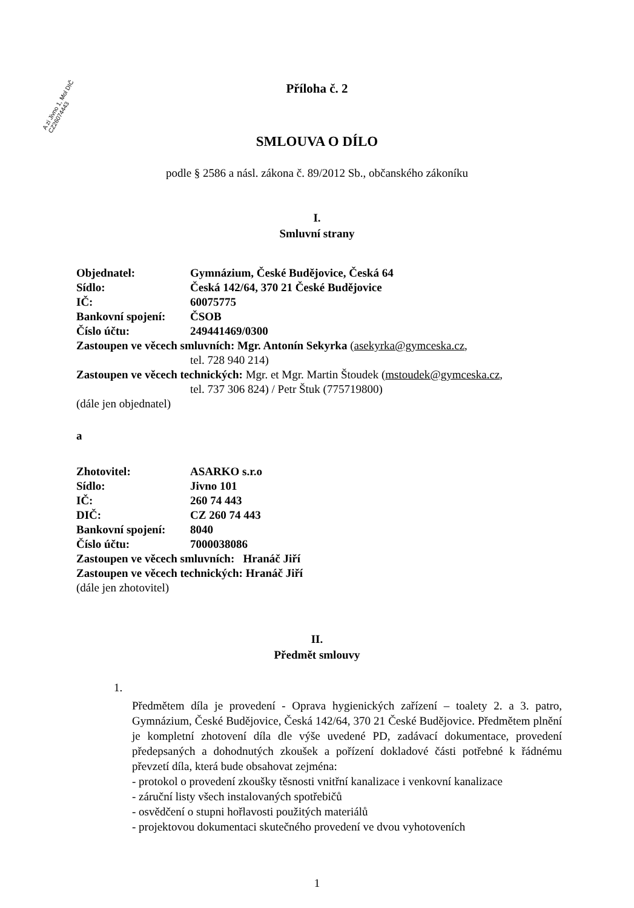A zi Jivno 1, Mol DIČ CZ26074443
Příloha č. 2
SMLOUVA O DÍLO
podle § 2586 a násl. zákona č. 89/2012 Sb., občanského zákoníku
I.
Smluvní strany
Objednatel: Gymnázium, České Budějovice, Česká 64
Sídlo: Česká 142/64, 370 21 České Budějovice
IČ: 60075775
Bankovní spojení: ČSOB
Číslo účtu: 249441469/0300
Zastoupen ve věcech smluvních: Mgr. Antonín Sekyrka (asekyrka@gymceska.cz,
tel. 728 940 214)
Zastoupen ve věcech technických: Mgr. et Mgr. Martin Štoudek (mstoudek@gymceska.cz,
tel. 737 306 824) / Petr Štuk (775719800)
(dále jen objednatel)
a
Zhotovitel: ASARKO s.r.o
Sídlo: Jivno 101
IČ: 260 74 443
DIČ: CZ 260 74 443
Bankovní spojení: 8040
Číslo účtu: 7000038086
Zastoupen ve věcech smluvních: Hranáč Jiří
Zastoupen ve věcech technických: Hranáč Jiří
(dále jen zhotovitel)
II.
Předmět smlouvy
1.
Předmětem díla je provedení - Oprava hygienických zařízení – toalety 2. a 3. patro, Gymnázium, České Budějovice, Česká 142/64, 370 21 České Budějovice. Předmětem plnění je kompletní zhotovení díla dle výše uvedené PD, zadávací dokumentace, provedení předepsaných a dohodnutých zkoušek a pořízení dokladové části potřebné k řádnému převzetí díla, která bude obsahovat zejména:
- protokol o provedení zkoušky těsnosti vnitřní kanalizace i venkovní kanalizace
- záruční listy všech instalovaných spotřebičů
- osvědčení o stupni hořlavosti použitých materiálů
- projektovou dokumentaci skutečného provedení ve dvou vyhotoveních
1